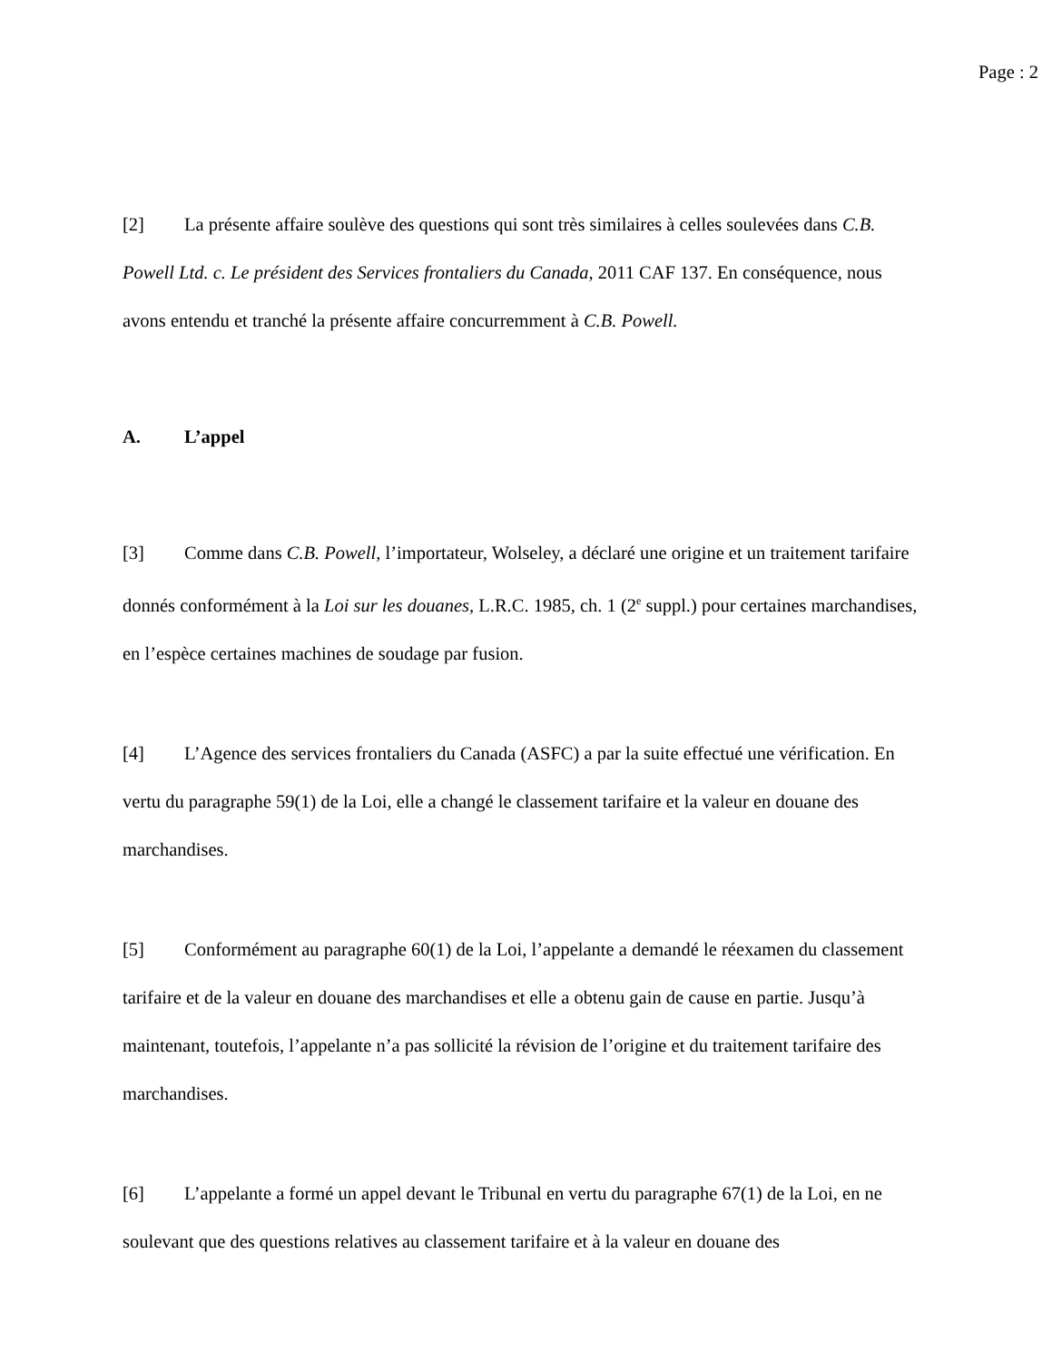Page : 2
[2] La présente affaire soulève des questions qui sont très similaires à celles soulevées dans C.B. Powell Ltd. c. Le président des Services frontaliers du Canada, 2011 CAF 137. En conséquence, nous avons entendu et tranché la présente affaire concurremment à C.B. Powell.
A. L’appel
[3] Comme dans C.B. Powell, l’importateur, Wolseley, a déclaré une origine et un traitement tarifaire donnés conformément à la Loi sur les douanes, L.R.C. 1985, ch. 1 (2<sup>e</sup> suppl.) pour certaines marchandises, en l’espèce certaines machines de soudage par fusion.
[4] L’Agence des services frontaliers du Canada (ASFC) a par la suite effectué une vérification. En vertu du paragraphe 59(1) de la Loi, elle a changé le classement tarifaire et la valeur en douane des marchandises.
[5] Conformément au paragraphe 60(1) de la Loi, l’appelante a demandé le réexamen du classement tarifaire et de la valeur en douane des marchandises et elle a obtenu gain de cause en partie. Jusqu’à maintenant, toutefois, l’appelante n’a pas sollicité la révision de l’origine et du traitement tarifaire des marchandises.
[6] L’appelante a formé un appel devant le Tribunal en vertu du paragraphe 67(1) de la Loi, en ne soulevant que des questions relatives au classement tarifaire et à la valeur en douane des